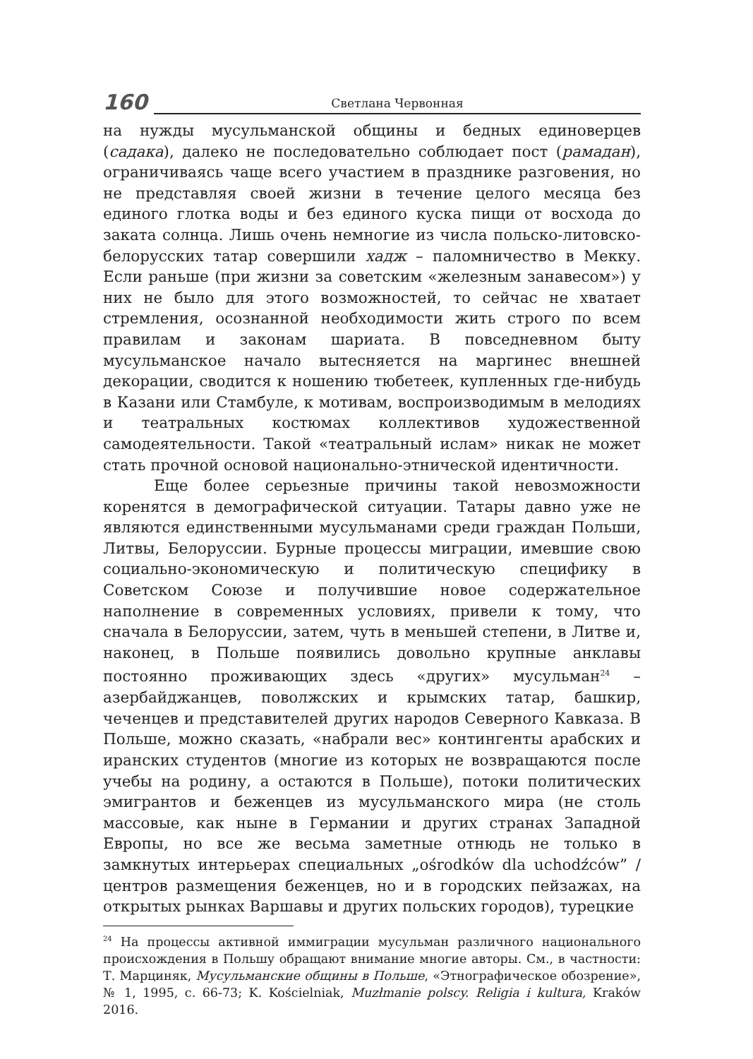160
Светлана Червонная
на нужды мусульманской общины и бедных единоверцев (садака), далеко не последовательно соблюдает пост (рамадан), ограничиваясь чаще всего участием в празднике разговения, но не представляя своей жизни в течение целого месяца без единого глотка воды и без единого куска пищи от восхода до заката солнца. Лишь очень немногие из числа польско-литовско-белорусских татар совершили хадж – паломничество в Мекку. Если раньше (при жизни за советским «железным занавесом») у них не было для этого возможностей, то сейчас не хватает стремления, осознанной необходимости жить строго по всем правилам и законам шариата. В повседневном быту мусульманское начало вытесняется на маргинес внешней декорации, сводится к ношению тюбетеек, купленных где-нибудь в Казани или Стамбуле, к мотивам, воспроизводимым в мелодиях и театральных костюмах коллективов художественной самодеятельности. Такой «театральный ислам» никак не может стать прочной основой национально-этнической идентичности.
Еще более серьезные причины такой невозможности коренятся в демографической ситуации. Татары давно уже не являются единственными мусульманами среди граждан Польши, Литвы, Белоруссии. Бурные процессы миграции, имевшие свою социально-экономическую и политическую специфику в Советском Союзе и получившие новое содержательное наполнение в современных условиях, привели к тому, что сначала в Белоруссии, затем, чуть в меньшей степени, в Литве и, наконец, в Польше появились довольно крупные анклавы постоянно проживающих здесь «других» мусульман<sup>24</sup> – азербайджанцев, поволжских и крымских татар, башкир, чеченцев и представителей других народов Северного Кавказа. В Польше, можно сказать, «набрали вес» контингенты арабских и иранских студентов (многие из которых не возвращаются после учебы на родину, а остаются в Польше), потоки политических эмигрантов и беженцев из мусульманского мира (не столь массовые, как ныне в Германии и других странах Западной Европы, но все же весьма заметные отнюдь не только в замкнутых интерьерах специальных „ośrodków dla uchodźców” / центров размещения беженцев, но и в городских пейзажах, на открытых рынках Варшавы и других польских городов), турецкие
<sup>24</sup> На процессы активной иммиграции мусульман различного национального происхождения в Польшу обращают внимание многие авторы. См., в частности: Т. Марциняк, Мусульманские общины в Польше, «Этнографическое обозрение», № 1, 1995, с. 66-73; K. Kościelniak, Muzłmanie polscy. Religia i kultura, Kraków 2016.